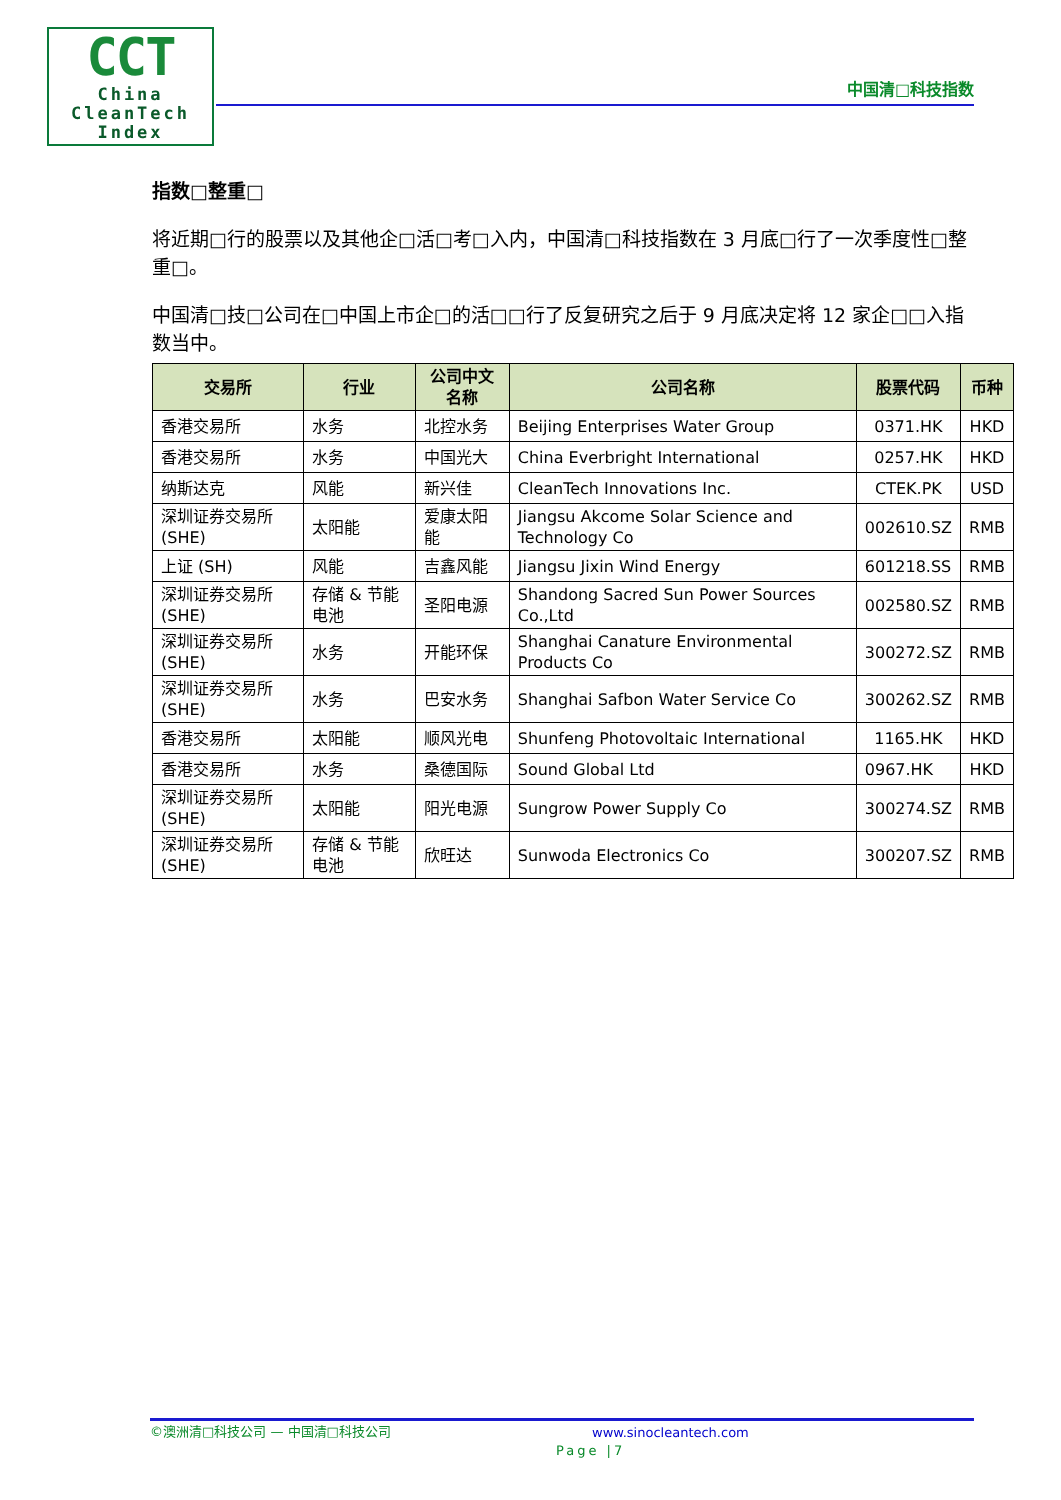CCT
China
CleanTech
Index
中国清□科技指数
指数□整重□
将近期□行的股票以及其他企□活□考□入内，中国清□科技指数在 3 月底□行了一次季度性□整重□。
中国清□技□公司在□中国上市企□的活□□行了反复研究之后于 9 月底决定将 12 家企□□入指数当中。
| 交易所 | 行业 | 公司中文名称 | 公司名称 | 股票代码 | 币种 |
| --- | --- | --- | --- | --- | --- |
| 香港交易所 | 水务 | 北控水务 | Beijing Enterprises Water Group | 0371.HK | HKD |
| 香港交易所 | 水务 | 中国光大 | China Everbright International | 0257.HK | HKD |
| 纳斯达克 | 风能 | 新兴佳 | CleanTech Innovations Inc. | CTEK.PK | USD |
| 深圳证券交易所 (SHE) | 太阳能 | 爱康太阳能 | Jiangsu Akcome Solar Science and Technology Co | 002610.SZ | RMB |
| 上证 (SH) | 风能 | 吉鑫风能 | Jiangsu Jixin Wind Energy | 601218.SS | RMB |
| 深圳证券交易所 (SHE) | 存储 & 节能电池 | 圣阳电源 | Shandong Sacred Sun Power Sources Co.,Ltd | 002580.SZ | RMB |
| 深圳证券交易所 (SHE) | 水务 | 开能环保 | Shanghai Canature Environmental Products Co | 300272.SZ | RMB |
| 深圳证券交易所 (SHE) | 水务 | 巴安水务 | Shanghai Safbon Water Service Co | 300262.SZ | RMB |
| 香港交易所 | 太阳能 | 顺风光电 | Shunfeng Photovoltaic International | 1165.HK | HKD |
| 香港交易所 | 水务 | 桑德国际 | Sound Global Ltd | 0967.HK | HKD |
| 深圳证券交易所 (SHE) | 太阳能 | 阳光电源 | Sungrow Power Supply Co | 300274.SZ | RMB |
| 深圳证券交易所 (SHE) | 存储 & 节能电池 | 欣旺达 | Sunwoda Electronics Co | 300207.SZ | RMB |
©澳洲清□科技公司 — 中国清□科技公司 www.sinocleantech.com
Page |7